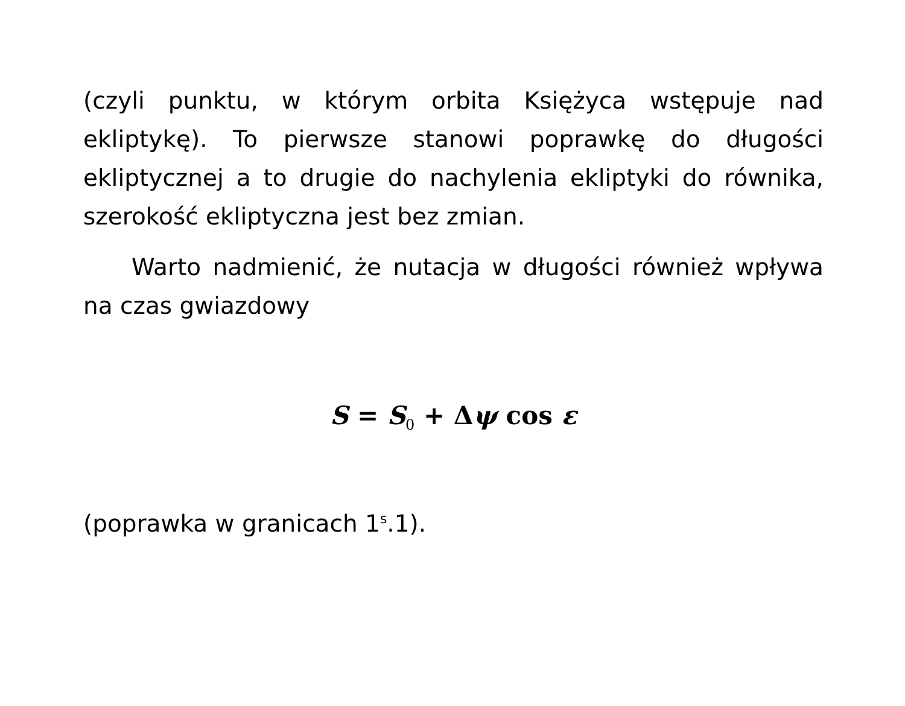(czyli punktu, w którym orbita Księżyca wstępuje nad ekliptykę). To pierwsze stanowi poprawkę do długości ekliptycznej a to drugie do nachylenia ekliptyki do równika, szerokość ekliptyczna jest bez zmian.
Warto nadmienić, że nutacja w długości również wpływa na czas gwiazdowy
S = S<sub>0</sub> + Δψ cos ε
(poprawka w granicach 1<sup>s</sup>.1).